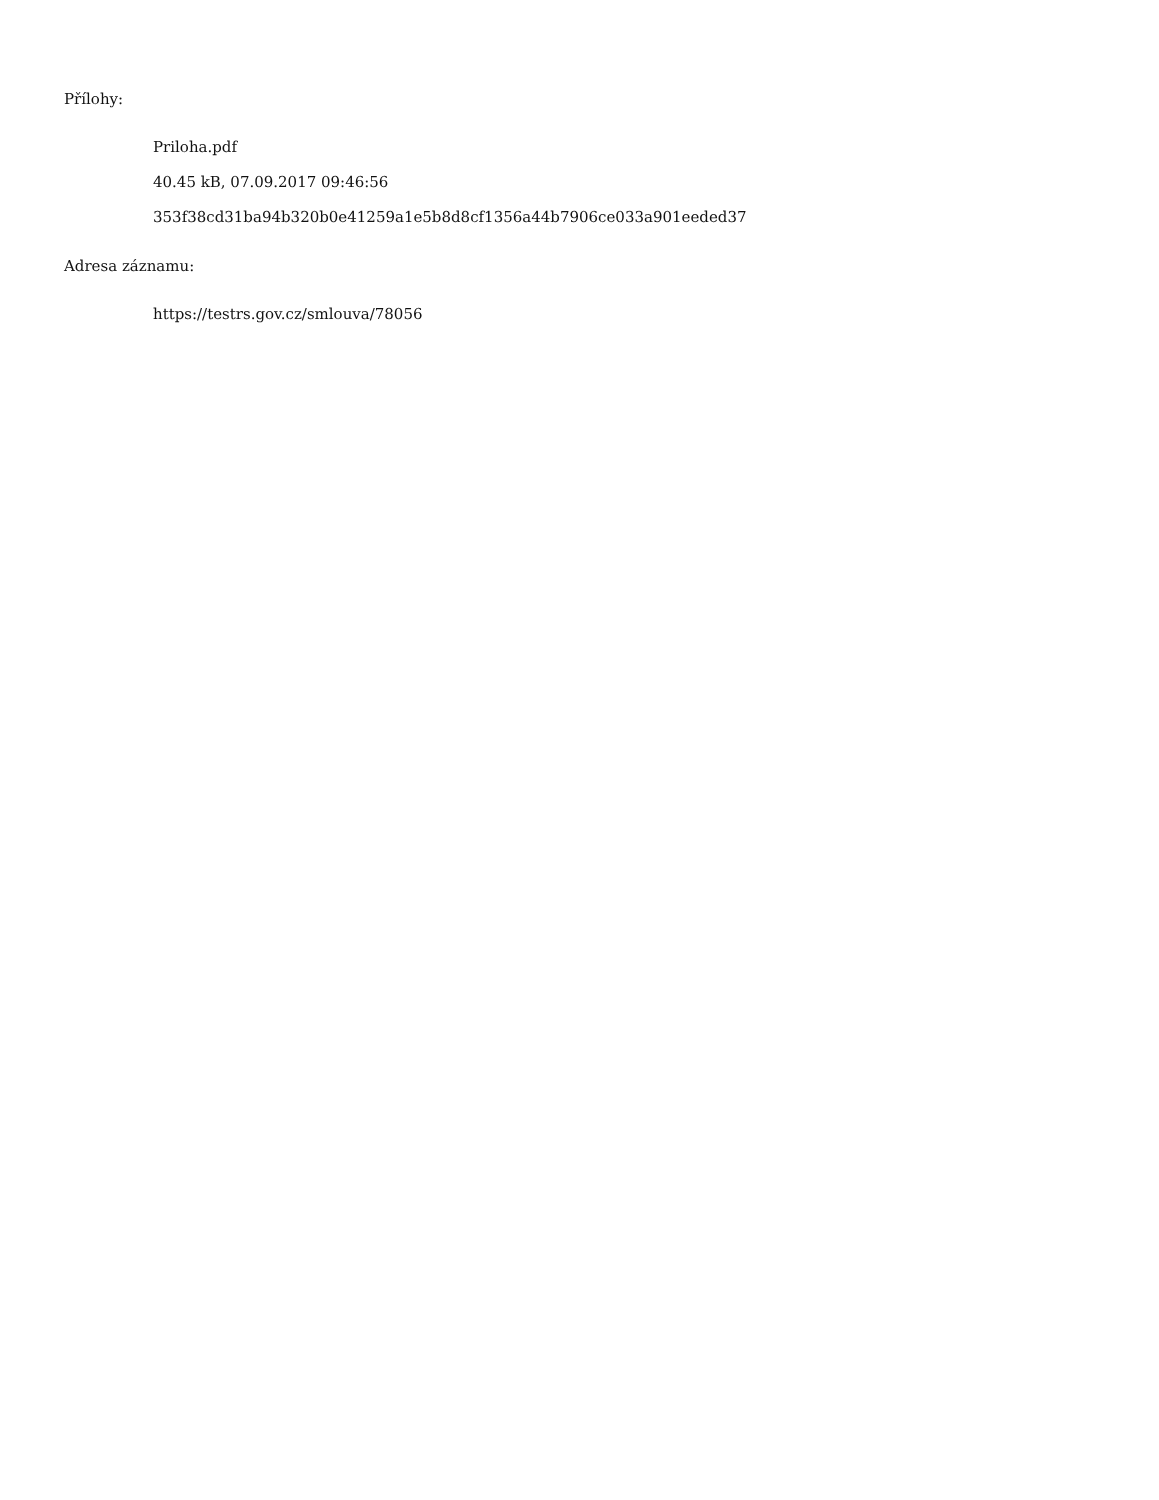Přílohy:
Priloha.pdf
40.45 kB, 07.09.2017 09:46:56
353f38cd31ba94b320b0e41259a1e5b8d8cf1356a44b7906ce033a901eeded37
Adresa záznamu:
https://testrs.gov.cz/smlouva/78056